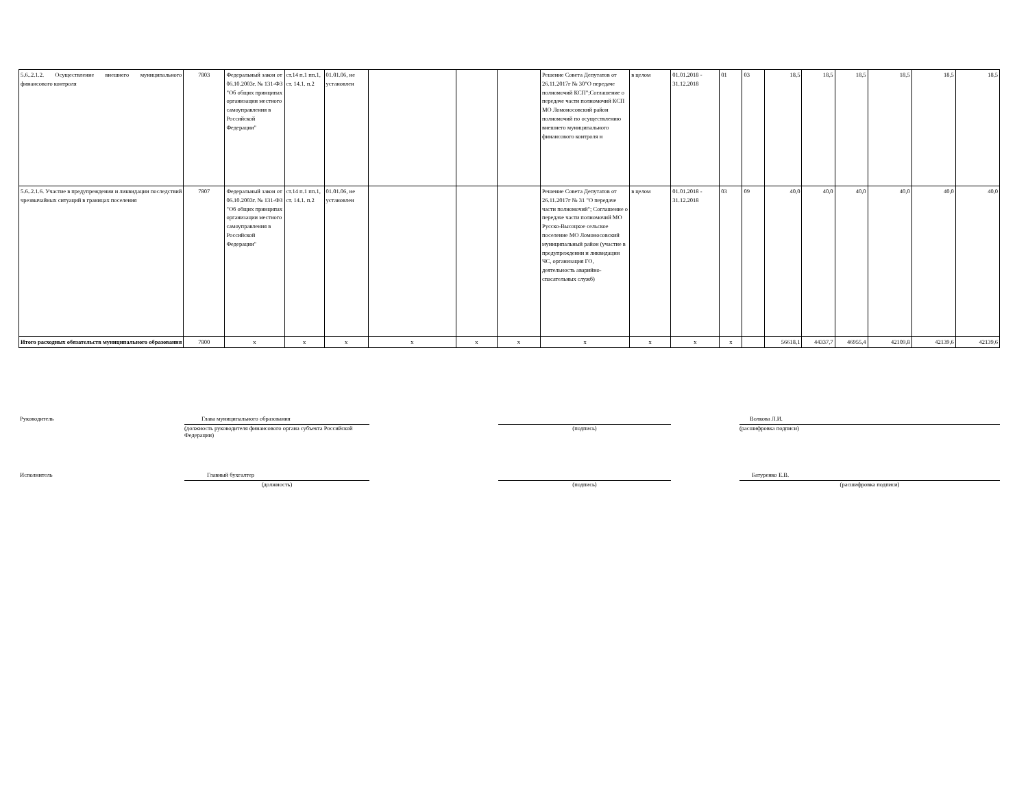| 5.6..2.1.2. Осуществление внешнего муниципального финансового контроля | 7803 | Федеральный закон от 06.10.2003г. № 131-ФЗ "Об общих принципах организации местного самоуправления в Российской Федерации" | ст.14 п.1 пп.1, ст. 14.1. п.2 | 01.01.06, не установлен | | | | Решение Совета Депутатов от 26.11.2017г № 30"О передаче полномочий КСП";Соглашение о передаче части полномочий КСП МО Ломоносовский район полномочий по осуществлению внешнего муниципального финансового контроля н | в целом | 01.01.2018 - 31.12.2018 | 01 | 03 | 18,5 | 18,5 | 18,5 | 18,5 | 18,5 | 18,5 |
| 5.6..2.1.6. Участие в предупреждении и ликвидации последствий чрезвычайных ситуаций в границах поселения | 7807 | Федеральный закон от 06.10.2003г. № 131-ФЗ "Об общих принципах организации местного самоуправления в Российской Федерации" | ст.14 п.1 пп.1, ст. 14.1. п.2 | 01.01.06, не установлен | | | | Решение Совета Депутатов от 26.11.2017г № 31 "О передаче части полномочий"; Соглашение о передаче части полномочий МО Русско-Высоцкое сельское поселение МО Ломоносовский муниципальный район (участие в предупреждении и ликвидации ЧС, организация ГО, деятельность аварийно-спасательных служб) | в целом | 01.01.2018 - 31.12.2018 | 03 | 09 | 40,0 | 40,0 | 40,0 | 40,0 | 40,0 | 40,0 |
| Итого расходных обязательств муниципального образования | 7800 | x | x | x | x | x | x | x | x | x | x | | 56618,1 | 44337,7 | 46955,4 | 42109,8 | 42139,6 | 42139,6 |
Руководитель
Глава муниципального образования
(должность руководителя финансового органа субъекта Российской Федерации)
(подпись)
Волкова Л.И.
(расшифровка подписи)
Исполнитель
Главный бухгалтер
(должность)
(подпись)
Батуренко Е.В.
(расшифровка подписи)